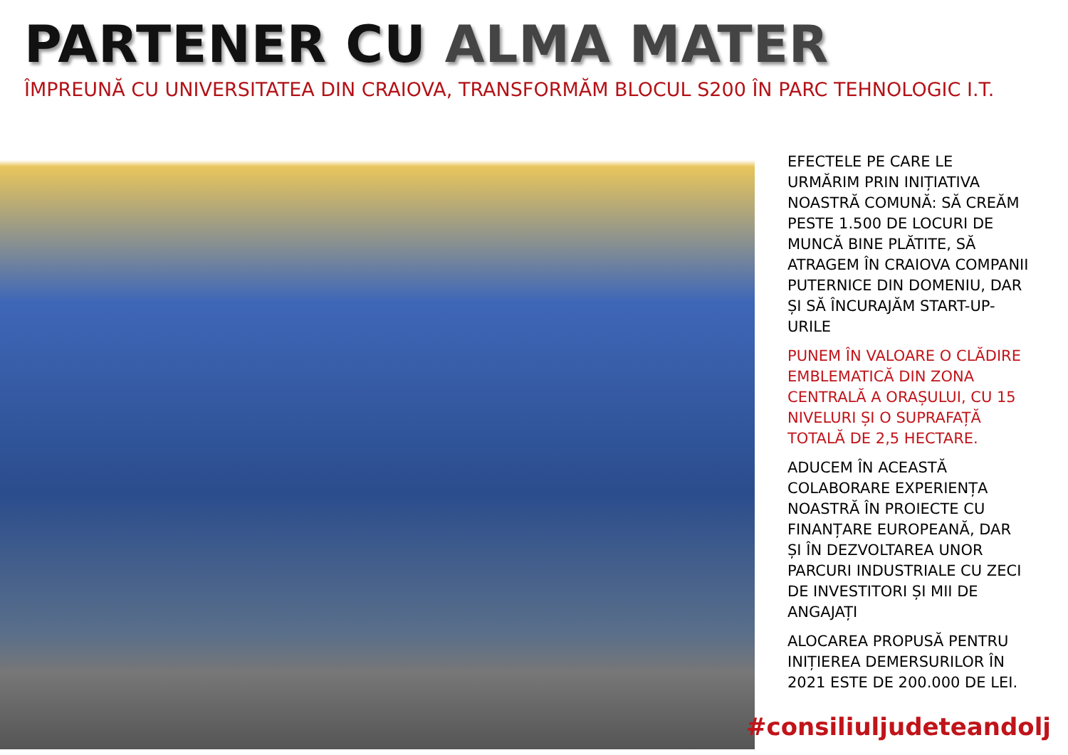PARTENER CU ALMA MATER
ÎMPREUNĂ CU UNIVERSITATEA DIN CRAIOVA, TRANSFORMĂM BLOCUL S200 ÎN PARC TEHNOLOGIC I.T.
EFECTELE PE CARE LE URMĂRIM PRIN INIȚIATIVA NOASTRĂ COMUNĂ: SĂ CREĂM PESTE 1.500 DE LOCURI DE MUNCĂ BINE PLĂTITE, SĂ ATRAGEM ÎN CRAIOVA COMPANII PUTERNICE DIN DOMENIU, DAR ȘI SĂ ÎNCURAJĂM START-UP-URILE
PUNEM ÎN VALOARE O CLĂDIRE EMBLEMATICĂ DIN ZONA CENTRALĂ A ORAȘULUI, CU 15 NIVELURI ȘI O SUPRAFAȚĂ TOTALĂ DE 2,5 HECTARE.
ADUCEM ÎN ACEASTĂ COLABORARE EXPERIENȚA NOASTRĂ ÎN PROIECTE CU FINANȚARE EUROPEANĂ, DAR ȘI ÎN DEZVOLTAREA UNOR PARCURI INDUSTRIALE CU ZECI DE INVESTITORI ȘI MII DE ANGAJAȚI
ALOCAREA PROPUSĂ PENTRU INIȚIEREA DEMERSURILOR ÎN 2021 ESTE DE 200.000 DE LEI.
#consiliuljudeteandolj